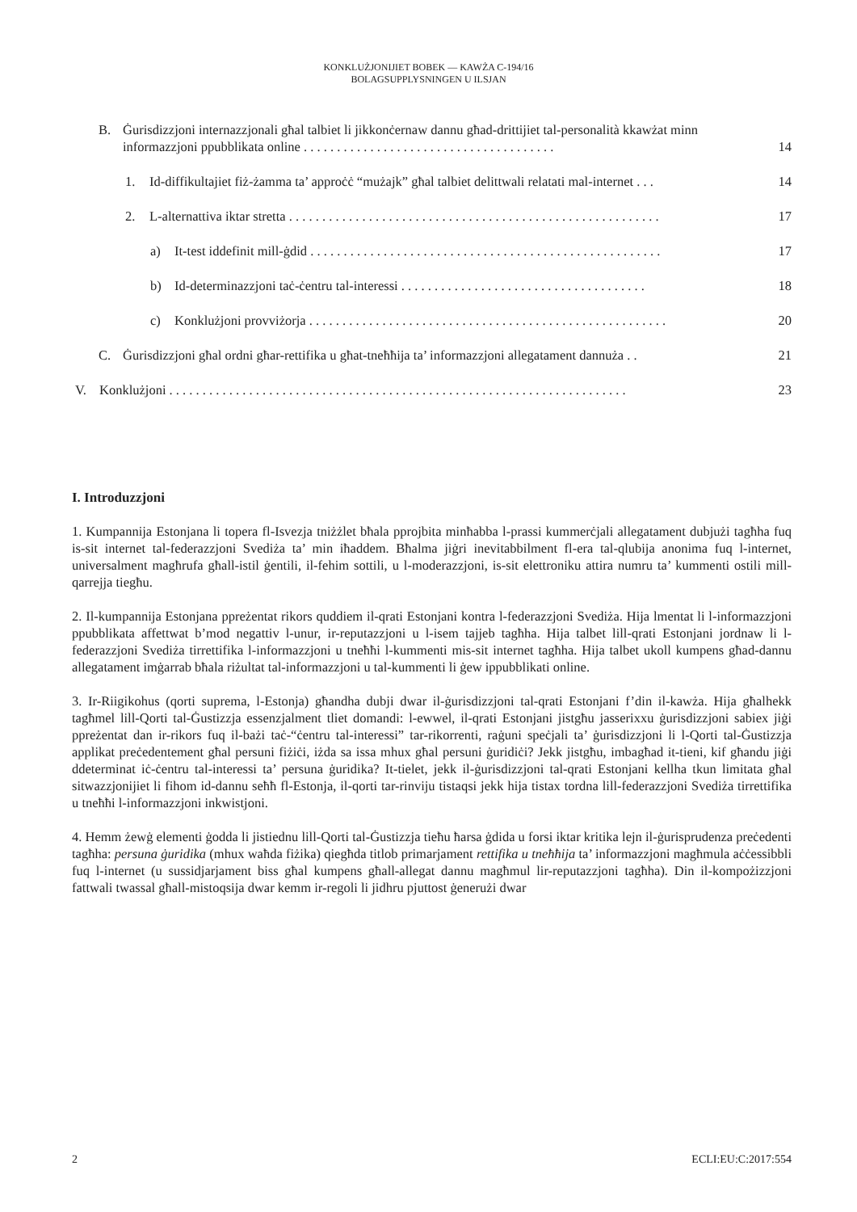KONKLUŻJONIJIET BOBEK — KAWŻA C-194/16
BOLAGSUPPLYSNINGEN U ILSJAN
B. Ġurisdizzjoni internazzjonali għal talbiet li jikkonċernaw dannu għad-drittijiet tal-personalità kkawżat minn informazzjoni ppubblikata online . . . . . . . . . . . . . . . . . . . . . . . . . . . . . . . . . . . . . . 14
1. Id-diffikultajiet fiż-żamma ta’ approċċ “mużajk” għal talbiet delittwali relatati mal-internet . . . 14
2. L-alternattiva iktar stretta . . . . . . . . . . . . . . . . . . . . . . . . . . . . . . . . . . . . . . . . . . . . . . . . . . . . . . . . 17
a) It-test iddefinit mill-ġdid . . . . . . . . . . . . . . . . . . . . . . . . . . . . . . . . . . . . . . . . . . . . . . . . . . . . . 17
b) Id-determinazzjoni taċ-ċentru tal-interessi . . . . . . . . . . . . . . . . . . . . . . . . . . . . . . . . . . . . . 18
c) Konklużjoni provviżorja . . . . . . . . . . . . . . . . . . . . . . . . . . . . . . . . . . . . . . . . . . . . . . . . . . . . . . 20
C. Ġurisdizzjoni għal ordni għar-rettifika u għat-tneħħija ta’ informazzjoni allegatament dannuża . . 21
V. Konklużjoni . . . . . . . . . . . . . . . . . . . . . . . . . . . . . . . . . . . . . . . . . . . . . . . . . . . . . . . . . . . . . . . . . . . . . 23
I. Introduzzjoni
1. Kumpannija Estonjana li topera fl-Isvezja tniżżlet bħala pprojbita minħabba l-prassi kummerċjali allegatament dubjużi tagħha fuq is-sit internet tal-federazzjoni Svediża ta’ min iħaddem. Bħalma jiġri inevitabbilment fl-era tal-qlubija anonima fuq l-internet, universalment magħrufa għall-istil ġentili, il-fehim sottili, u l-moderazzjoni, is-sit elettroniku attira numru ta’ kummenti ostili mill-qarrejja tiegħu.
2. Il-kumpannija Estonjana ppreżentat rikors quddiem il-qrati Estonjani kontra l-federazzjoni Svediża. Hija lmentat li l-informazzjoni ppubblikata affettwat b’mod negattiv l-unur, ir-reputazzjoni u l-isem tajjeb tagħha. Hija talbet lill-qrati Estonjani jordnaw li l-federazzjoni Svediża tirrettifika l-informazzjoni u tneħħi l-kummenti mis-sit internet tagħha. Hija talbet ukoll kumpens għad-dannu allegatament imġarrab bħala riżultat tal-informazzjoni u tal-kummenti li ġew ippubblikati online.
3. Ir-Riigikohus (qorti suprema, l-Estonja) għandha dubji dwar il-ġurisdizzjoni tal-qrati Estonjani f’din il-kawża. Hija għalhekk tagħmel lill-Qorti tal-Ġustizzja essenzjalment tliet domandi: l-ewwel, il-qrati Estonjani jistgħu jasserixxu ġurisdizzjoni sabiex jiġi ppreżentat dan ir-rikors fuq il-bażi taċ-“ċentru tal-interessi” tar-rikorrenti, raġuni speċjali ta’ ġurisdizzjoni li l-Qorti tal-Ġustizzja applikat preċedentement għal persuni fiżiċi, iżda sa issa mhux għal persuni ġuridiċi? Jekk jistgħu, imbagħad it-tieni, kif għandu jiġi ddeterminat iċ-ċentru tal-interessi ta’ persuna ġuridika? It-tielet, jekk il-ġurisdizzjoni tal-qrati Estonjani kellha tkun limitata għal sitwazzjonijiet li fihom id-dannu seħħ fl-Estonja, il-qorti tar-rinviju tistaqsi jekk hija tistax tordna lill-federazzjoni Svediża tirrettifika u tneħħi l-informazzjoni inkwistjoni.
4. Hemm żewġ elementi ġodda li jistiednu lill-Qorti tal-Ġustizzja tieħu ħarsa ġdida u forsi iktar kritika lejn il-ġurisprudenza preċedenti tagħha: persuna ġuridika (mhux waħda fiżika) qiegħda titlob primarjament rettifika u tneħħija ta’ informazzjoni magħmula aċċessibbli fuq l-internet (u sussidjarjament biss għal kumpens għall-allegat dannu magħmul lir-reputazzjoni tagħha). Din il-kompożizzjoni fattwali twassal għall-mistoqsija dwar kemm ir-regoli li jidhru pjuttost ġenerużi dwar
2 ECLI:EU:C:2017:554